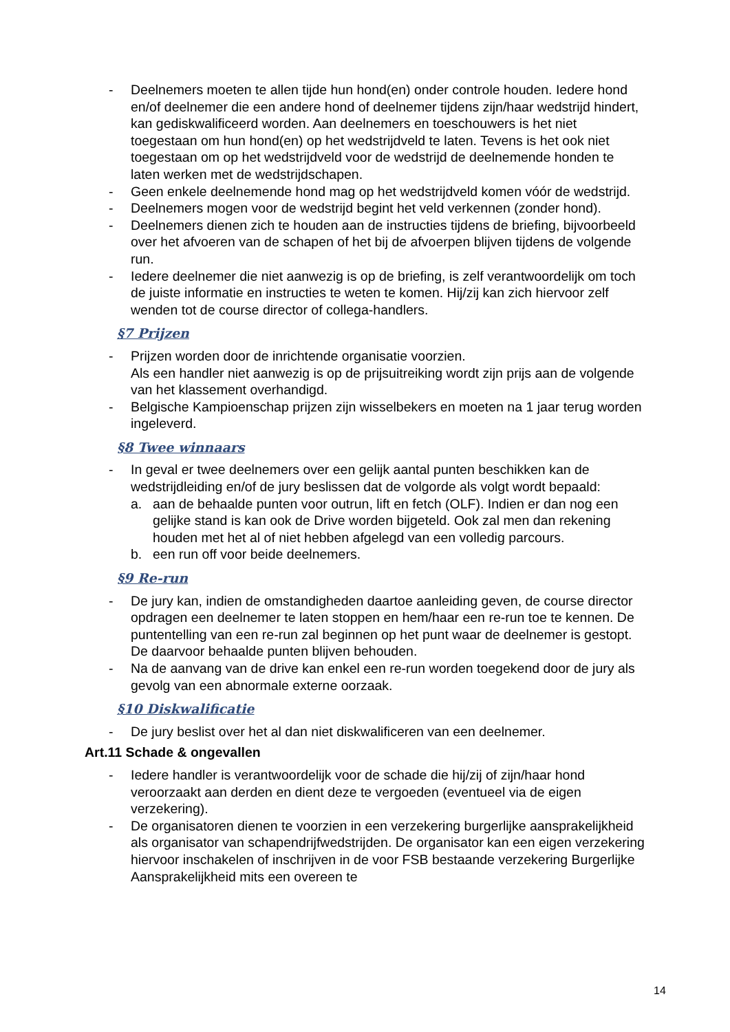- Deelnemers moeten te allen tijde hun hond(en) onder controle houden. Iedere hond en/of deelnemer die een andere hond of deelnemer tijdens zijn/haar wedstrijd hindert, kan gediskwalificeerd worden. Aan deelnemers en toeschouwers is het niet toegestaan om hun hond(en) op het wedstrijdveld te laten. Tevens is het ook niet toegestaan om op het wedstrijdveld voor de wedstrijd de deelnemende honden te laten werken met de wedstrijdschapen.
- Geen enkele deelnemende hond mag op het wedstrijdveld komen vóór de wedstrijd.
- Deelnemers mogen voor de wedstrijd begint het veld verkennen (zonder hond).
- Deelnemers dienen zich te houden aan de instructies tijdens de briefing, bijvoorbeeld over het afvoeren van de schapen of het bij de afvoerpen blijven tijdens de volgende run.
- Iedere deelnemer die niet aanwezig is op de briefing, is zelf verantwoordelijk om toch de juiste informatie en instructies te weten te komen. Hij/zij kan zich hiervoor zelf wenden tot de course director of collega-handlers.
§7 Prijzen
- Prijzen worden door de inrichtende organisatie voorzien.
Als een handler niet aanwezig is op de prijsuitreiking wordt zijn prijs aan de volgende van het klassement overhandigd.
- Belgische Kampioenschap prijzen zijn wisselbekers en moeten na 1 jaar terug worden ingeleverd.
§8 Twee winnaars
- In geval er twee deelnemers over een gelijk aantal punten beschikken kan de wedstrijdleiding en/of de jury beslissen dat de volgorde als volgt wordt bepaald:
a. aan de behaalde punten voor outrun, lift en fetch (OLF). Indien er dan nog een gelijke stand is kan ook de Drive worden bijgeteld. Ook zal men dan rekening houden met het al of niet hebben afgelegd van een volledig parcours.
b. een run off voor beide deelnemers.
§9 Re-run
- De jury kan, indien de omstandigheden daartoe aanleiding geven, de course director opdragen een deelnemer te laten stoppen en hem/haar een re-run toe te kennen. De puntentelling van een re-run zal beginnen op het punt waar de deelnemer is gestopt. De daarvoor behaalde punten blijven behouden.
- Na de aanvang van de drive kan enkel een re-run worden toegekend door de jury als gevolg van een abnormale externe oorzaak.
§10 Diskwalificatie
- De jury beslist over het al dan niet diskwalificeren van een deelnemer.
Art.11 Schade & ongevallen
- Iedere handler is verantwoordelijk voor de schade die hij/zij of zijn/haar hond veroorzaakt aan derden en dient deze te vergoeden (eventueel via de eigen verzekering).
- De organisatoren dienen te voorzien in een verzekering burgerlijke aansprakelijkheid als organisator van schapendrijfwedstrijden. De organisator kan een eigen verzekering hiervoor inschakelen of inschrijven in de voor FSB bestaande verzekering Burgerlijke Aansprakelijkheid mits een overeen te
14